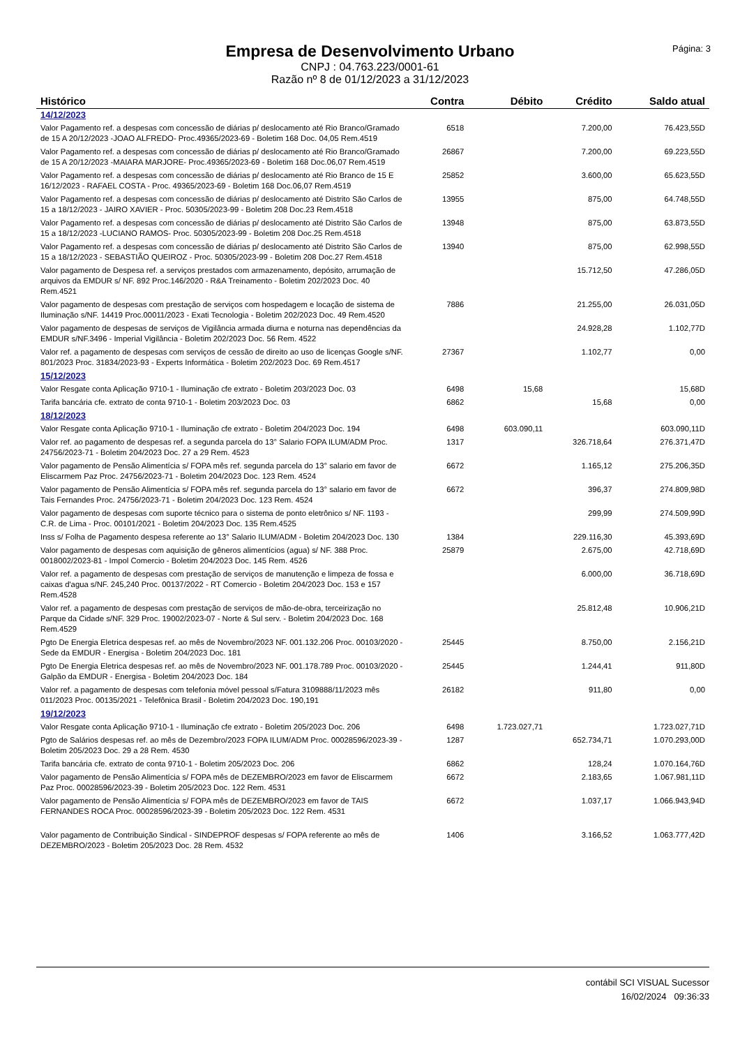Empresa de Desenvolvimento Urbano
CNPJ : 04.763.223/0001-61
Razão nº 8 de 01/12/2023 a 31/12/2023
Página: 3
| Histórico | Contra | Débito | Crédito | Saldo atual |
| --- | --- | --- | --- | --- |
| 14/12/2023 | | | | |
| Valor Pagamento ref. a despesas com concessão de diárias p/ deslocamento até Rio Branco/Gramado de 15 A 20/12/2023 -JOAO ALFREDO- Proc.49365/2023-69 - Boletim 168 Doc. 04,05 Rem.4519 | 6518 | | 7.200,00 | 76.423,55D |
| Valor Pagamento ref. a despesas com concessão de diárias p/ deslocamento até Rio Branco/Gramado de 15 A 20/12/2023 -MAIARA MARJORE- Proc.49365/2023-69 - Boletim 168 Doc.06,07 Rem.4519 | 26867 | | 7.200,00 | 69.223,55D |
| Valor Pagamento ref. a despesas com concessão de diárias p/ deslocamento até Rio Branco de 15 E 16/12/2023 - RAFAEL COSTA - Proc. 49365/2023-69 - Boletim 168 Doc.06,07 Rem.4519 | 25852 | | 3.600,00 | 65.623,55D |
| Valor Pagamento ref. a despesas com concessão de diárias p/ deslocamento até Distrito São Carlos de 15 a 18/12/2023 - JAIRO XAVIER - Proc. 50305/2023-99 - Boletim 208 Doc.23 Rem.4518 | 13955 | | 875,00 | 64.748,55D |
| Valor Pagamento ref. a despesas com concessão de diárias p/ deslocamento até Distrito São Carlos de 15 a 18/12/2023 -LUCIANO RAMOS- Proc. 50305/2023-99 - Boletim 208 Doc.25 Rem.4518 | 13948 | | 875,00 | 63.873,55D |
| Valor Pagamento ref. a despesas com concessão de diárias p/ deslocamento até Distrito São Carlos de 15 a 18/12/2023 - SEBASTIÃO QUEIROZ - Proc. 50305/2023-99 - Boletim 208 Doc.27 Rem.4518 | 13940 | | 875,00 | 62.998,55D |
| Valor pagamento de Despesa ref. a serviços prestados com armazenamento, depósito, arrumação de arquivos da EMDUR s/ NF. 892 Proc.146/2020 - R&A Treinamento - Boletim 202/2023 Doc. 40 Rem.4521 | | | 15.712,50 | 47.286,05D |
| Valor pagamento de despesas com prestação de serviços com hospedagem e locação de sistema de Iluminação s/NF. 14419 Proc.00011/2023 - Exati Tecnologia - Boletim 202/2023 Doc. 49 Rem.4520 | 7886 | | 21.255,00 | 26.031,05D |
| Valor pagamento de despesas de serviços de Vigilância armada diurna e noturna nas dependências da EMDUR s/NF.3496 - Imperial Vigilância - Boletim 202/2023 Doc. 56 Rem. 4522 | | | 24.928,28 | 1.102,77D |
| Valor ref. a pagamento de despesas com serviços de cessão de direito ao uso de licenças Google s/NF. 801/2023 Proc. 31834/2023-93 - Experts Informática - Boletim 202/2023 Doc. 69 Rem.4517 | 27367 | | 1.102,77 | 0,00 |
| 15/12/2023 | | | | |
| Valor Resgate conta Aplicação 9710-1 - Iluminação cfe extrato - Boletim 203/2023 Doc. 03 | 6498 | 15,68 | | 15,68D |
| Tarifa bancária cfe. extrato de conta 9710-1 - Boletim 203/2023 Doc. 03 | 6862 | | 15,68 | 0,00 |
| 18/12/2023 | | | | |
| Valor Resgate conta Aplicação 9710-1 - Iluminação cfe extrato - Boletim 204/2023 Doc. 194 | 6498 | 603.090,11 | | 603.090,11D |
| Valor ref. ao pagamento de despesas ref. a segunda parcela do 13° Salario FOPA ILUM/ADM Proc. 24756/2023-71 - Boletim 204/2023 Doc. 27 a 29 Rem. 4523 | 1317 | | 326.718,64 | 276.371,47D |
| Valor pagamento de Pensão Alimentícia s/ FOPA mês ref. segunda parcela do 13° salario em favor de Eliscarmem Paz Proc. 24756/2023-71 - Boletim 204/2023 Doc. 123 Rem. 4524 | 6672 | | 1.165,12 | 275.206,35D |
| Valor pagamento de Pensão Alimentícia s/ FOPA mês ref. segunda parcela do 13° salario em favor de Tais Fernandes Proc. 24756/2023-71 - Boletim 204/2023 Doc. 123 Rem. 4524 | 6672 | | 396,37 | 274.809,98D |
| Valor pagamento de despesas com suporte técnico para o sistema de ponto eletrônico s/ NF. 1193 - C.R. de Lima - Proc. 00101/2021 - Boletim 204/2023 Doc. 135 Rem.4525 | | | 299,99 | 274.509,99D |
| Inss s/ Folha de Pagamento despesa referente ao 13° Salario ILUM/ADM - Boletim 204/2023 Doc. 130 | 1384 | | 229.116,30 | 45.393,69D |
| Valor pagamento de despesas com aquisição de gêneros alimentícios (agua) s/ NF. 388 Proc. 0018002/2023-81 - Impol Comercio - Boletim 204/2023 Doc. 145 Rem. 4526 | 25879 | | 2.675,00 | 42.718,69D |
| Valor ref. a pagamento de despesas com prestação de serviços de manutenção e limpeza de fossa e caixas d'agua s/NF. 245,240 Proc. 00137/2022 - RT Comercio - Boletim 204/2023 Doc. 153 e 157 Rem.4528 | | | 6.000,00 | 36.718,69D |
| Valor ref. a pagamento de despesas com prestação de serviços de mão-de-obra, terceirização no Parque da Cidade s/NF. 329 Proc. 19002/2023-07 - Norte & Sul serv. - Boletim 204/2023 Doc. 168 Rem.4529 | | | 25.812,48 | 10.906,21D |
| Pgto De Energia Eletrica despesas ref. ao mês de Novembro/2023 NF. 001.132.206 Proc. 00103/2020 - Sede da EMDUR - Energisa - Boletim 204/2023 Doc. 181 | 25445 | | 8.750,00 | 2.156,21D |
| Pgto De Energia Eletrica despesas ref. ao mês de Novembro/2023 NF. 001.178.789 Proc. 00103/2020 - Galpão da EMDUR - Energisa - Boletim 204/2023 Doc. 184 | 25445 | | 1.244,41 | 911,80D |
| Valor ref. a pagamento de despesas com telefonia móvel pessoal s/Fatura 3109888/11/2023 mês 011/2023 Proc. 00135/2021 - Telefônica Brasil - Boletim 204/2023 Doc. 190,191 | 26182 | | 911,80 | 0,00 |
| 19/12/2023 | | | | |
| Valor Resgate conta Aplicação 9710-1 - Iluminação cfe extrato - Boletim 205/2023 Doc. 206 | 6498 | 1.723.027,71 | | 1.723.027,71D |
| Pgto de Salários despesas ref. ao mês de Dezembro/2023 FOPA ILUM/ADM Proc. 00028596/2023-39 - Boletim 205/2023 Doc. 29 a 28 Rem. 4530 | 1287 | | 652.734,71 | 1.070.293,00D |
| Tarifa bancária cfe. extrato de conta 9710-1 - Boletim 205/2023 Doc. 206 | 6862 | | 128,24 | 1.070.164,76D |
| Valor pagamento de Pensão Alimentícia s/ FOPA mês de DEZEMBRO/2023 em favor de Eliscarmem Paz Proc. 00028596/2023-39 - Boletim 205/2023 Doc. 122 Rem. 4531 | 6672 | | 2.183,65 | 1.067.981,11D |
| Valor pagamento de Pensão Alimentícia s/ FOPA mês de DEZEMBRO/2023 em favor de TAIS FERNANDES ROCA Proc. 00028596/2023-39 - Boletim 205/2023 Doc. 122 Rem. 4531 | 6672 | | 1.037,17 | 1.066.943,94D |
| Valor pagamento de Contribuição Sindical - SINDEPROF despesas s/ FOPA referente ao mês de DEZEMBRO/2023 - Boletim 205/2023 Doc. 28 Rem. 4532 | 1406 | | 3.166,52 | 1.063.777,42D |
contábil SCI VISUAL Sucessor
16/02/2024 09:36:33